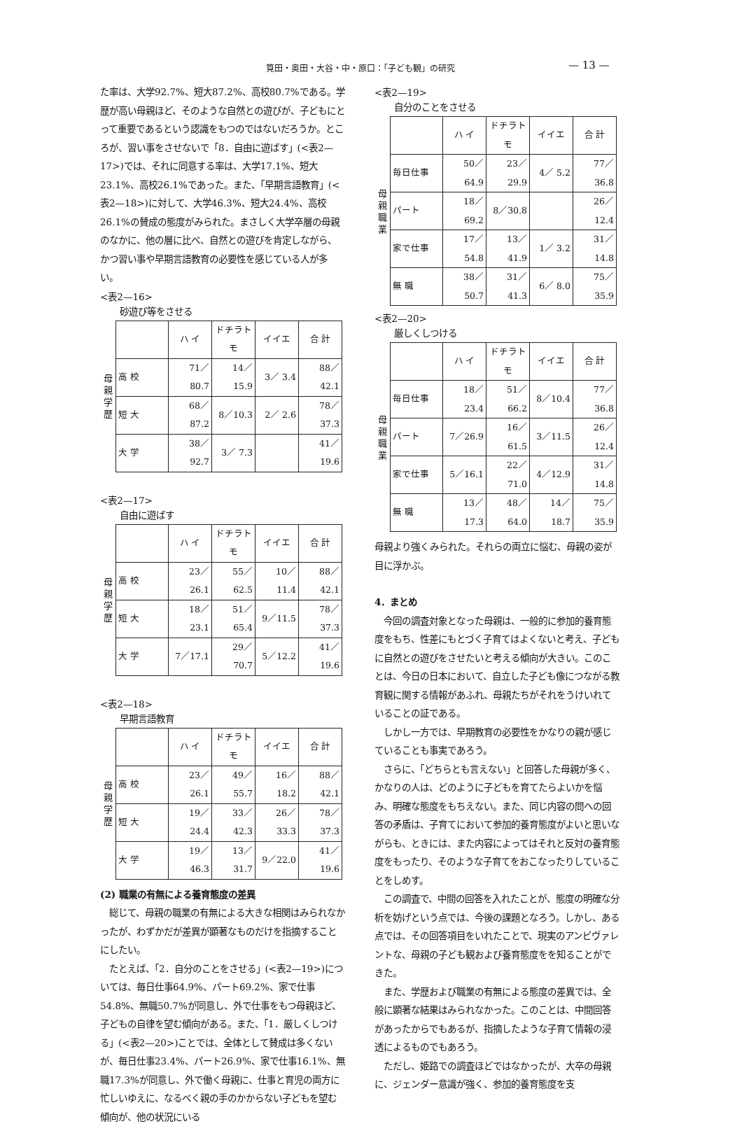筧田・奥田・大谷・中・原口：「子ども観」の研究 — 13 —
た率は、大学92.7%、短大87.2%、高校80.7%である。学歴が高い母親ほど、そのような自然との遊びが、子どもにとって重要であるという認識をもつのではないだろうか。ところが、習い事をさせないで「8．自由に遊ばす」(<表2—17>)では、それに同意する率は、大学17.1%、短大23.1%、高校26.1%であった。また、「早期言語教育」(<表2—18>)に対して、大学46.3%、短大24.4%、高校26.1%の賛成の態度がみられた。まさしく大学卒層の母親のなかに、他の層に比べ、自然との遊びを肯定しながら、かつ習い事や早期言語教育の必要性を感じている人が多い。
<表2—16>
砂遊び等をさせる
母
親
学
歴
| | ハ イ | ドチラトモ | イイエ | 合 計 |
| --- | --- | --- | --- | --- |
| 高 校 | 71／80.7 | 14／15.9 | 3／ 3.4 | 88／42.1 |
| 短 大 | 68／87.2 | 8／10.3 | 2／ 2.6 | 78／37.3 |
| 大 学 | 38／92.7 | 3／ 7.3 | | 41／19.6 |
<表2—17>
自由に遊ばす
母
親
学
歴
| | ハ イ | ドチラトモ | イイエ | 合 計 |
| --- | --- | --- | --- | --- |
| 高 校 | 23／26.1 | 55／62.5 | 10／11.4 | 88／42.1 |
| 短 大 | 18／23.1 | 51／65.4 | 9／11.5 | 78／37.3 |
| 大 学 | 7／17.1 | 29／70.7 | 5／12.2 | 41／19.6 |
<表2—18>
早期言語教育
母
親
学
歴
| | ハ イ | ドチラトモ | イイエ | 合 計 |
| --- | --- | --- | --- | --- |
| 高 校 | 23／26.1 | 49／55.7 | 16／18.2 | 88／42.1 |
| 短 大 | 19／24.4 | 33／42.3 | 26／33.3 | 78／37.3 |
| 大 学 | 19／46.3 | 13／31.7 | 9／22.0 | 41／19.6 |
(2) 職業の有無による養育態度の差異
　総じて、母親の職業の有無による大きな相関はみられなかったが、わずかだが差異が顕著なものだけを指摘することにしたい。
　たとえば、「2．自分のことをさせる」(<表2—19>)については、毎日仕事64.9%、パート69.2%、家で仕事54.8%、無職50.7%が同意し、外で仕事をもつ母親ほど、子どもの自律を望む傾向がある。また、「1．厳しくしつける」(<表2—20>)ことでは、全体として賛成は多くないが、毎日仕事23.4%、パート26.9%、家で仕事16.1%、無職17.3%が同意し、外で働く母親に、仕事と育児の両方に忙しいゆえに、なるべく親の手のかからない子どもを望む傾向が、他の状況にいる
<表2—19>
自分のことをさせる
母
親
職
業
| | ハ イ | ドチラトモ | イイエ | 合 計 |
| --- | --- | --- | --- | --- |
| 毎日仕事 | 50／64.9 | 23／29.9 | 4／ 5.2 | 77／36.8 |
| パート | 18／69.2 | 8／30.8 | | 26／12.4 |
| 家で仕事 | 17／54.8 | 13／41.9 | 1／ 3.2 | 31／14.8 |
| 無 職 | 38／50.7 | 31／41.3 | 6／ 8.0 | 75／35.9 |
<表2—20>
厳しくしつける
母
親
職
業
| | ハ イ | ドチラトモ | イイエ | 合 計 |
| --- | --- | --- | --- | --- |
| 毎日仕事 | 18／23.4 | 51／66.2 | 8／10.4 | 77／36.8 |
| パート | 7／26.9 | 16／61.5 | 3／11.5 | 26／12.4 |
| 家で仕事 | 5／16.1 | 22／71.0 | 4／12.9 | 31／14.8 |
| 無 職 | 13／17.3 | 48／64.0 | 14／18.7 | 75／35.9 |
母親より強くみられた。それらの両立に悩む、母親の姿が目に浮かぶ。
4．まとめ
　今回の調査対象となった母親は、一般的に参加的養育態度をもち、性差にもとづく子育てはよくないと考え、子どもに自然との遊びをさせたいと考える傾向が大きい。このことは、今日の日本において、自立した子ども像につながる教育観に関する情報があふれ、母親たちがそれをうけいれていることの証である。
　しかし一方では、早期教育の必要性をかなりの親が感じていることも事実であろう。
　さらに、「どちらとも言えない」と回答した母親が多く、かなりの人は、どのように子どもを育てたらよいかを悩み、明確な態度をもちえない。また、同じ内容の問への回答の矛盾は、子育てにおいて参加的養育態度がよいと思いながらも、ときには、また内容によってはそれと反対の養育態度をもったり、そのような子育てをおこなったりしていることをしめす。
　この調査で、中間の回答を入れたことが、態度の明確な分析を妨げという点では、今後の課題となろう。しかし、ある点では、その回答項目をいれたことで、現実のアンビヴァレントな、母親の子ども観および養育態度をを知ることができた。
　また、学歴および職業の有無による態度の差異では、全般に顕著な結果はみられなかった。このことは、中間回答があったからでもあるが、指摘したような子育て情報の浸透によるものでもあろう。
　ただし、姫路での調査ほどではなかったが、大卒の母親に、ジェンダー意識が強く、参加的養育態度を支